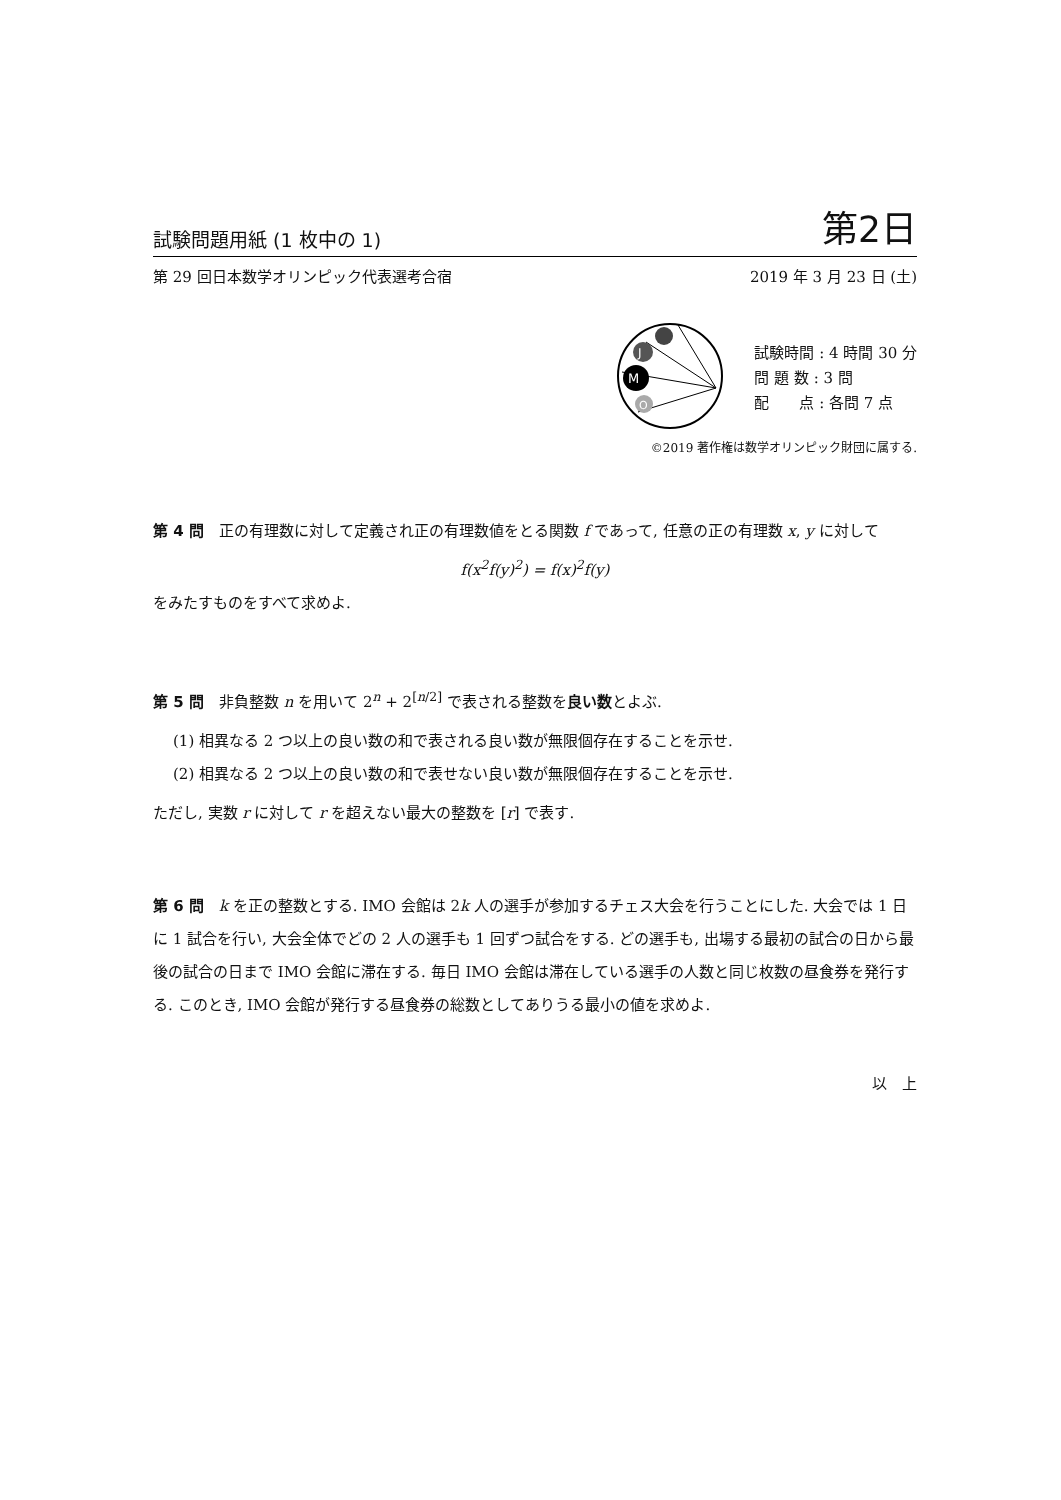試験問題用紙 (1 枚中の 1) 第2日
第 29 回日本数学オリンピック代表選考合宿 2019 年 3 月 23 日 (土)
J
M
O
試験時間 : 4 時間 30 分
問 題 数 : 3 問
配　　点 : 各問 7 点
©2019 著作権は数学オリンピック財団に属する.
第 4 問　正の有理数に対して定義され正の有理数値をとる関数 f であって, 任意の正の有理数 x, y に対して
f(x<sup>2</sup>f(y)<sup>2</sup>) = f(x)<sup>2</sup>f(y)
をみたすものをすべて求めよ.
第 5 問　非負整数 n を用いて 2<sup>n</sup> + 2<sup>[n/2]</sup> で表される整数を良い数とよぶ.
(1) 相異なる 2 つ以上の良い数の和で表される良い数が無限個存在することを示せ.
(2) 相異なる 2 つ以上の良い数の和で表せない良い数が無限個存在することを示せ.
ただし, 実数 r に対して r を超えない最大の整数を [r] で表す.
第 6 問　k を正の整数とする. IMO 会館は 2k 人の選手が参加するチェス大会を行うことにした. 大会では 1 日に 1 試合を行い, 大会全体でどの 2 人の選手も 1 回ずつ試合をする. どの選手も, 出場する最初の試合の日から最後の試合の日まで IMO 会館に滞在する. 毎日 IMO 会館は滞在している選手の人数と同じ枚数の昼食券を発行する. このとき, IMO 会館が発行する昼食券の総数としてありうる最小の値を求めよ.
以　上